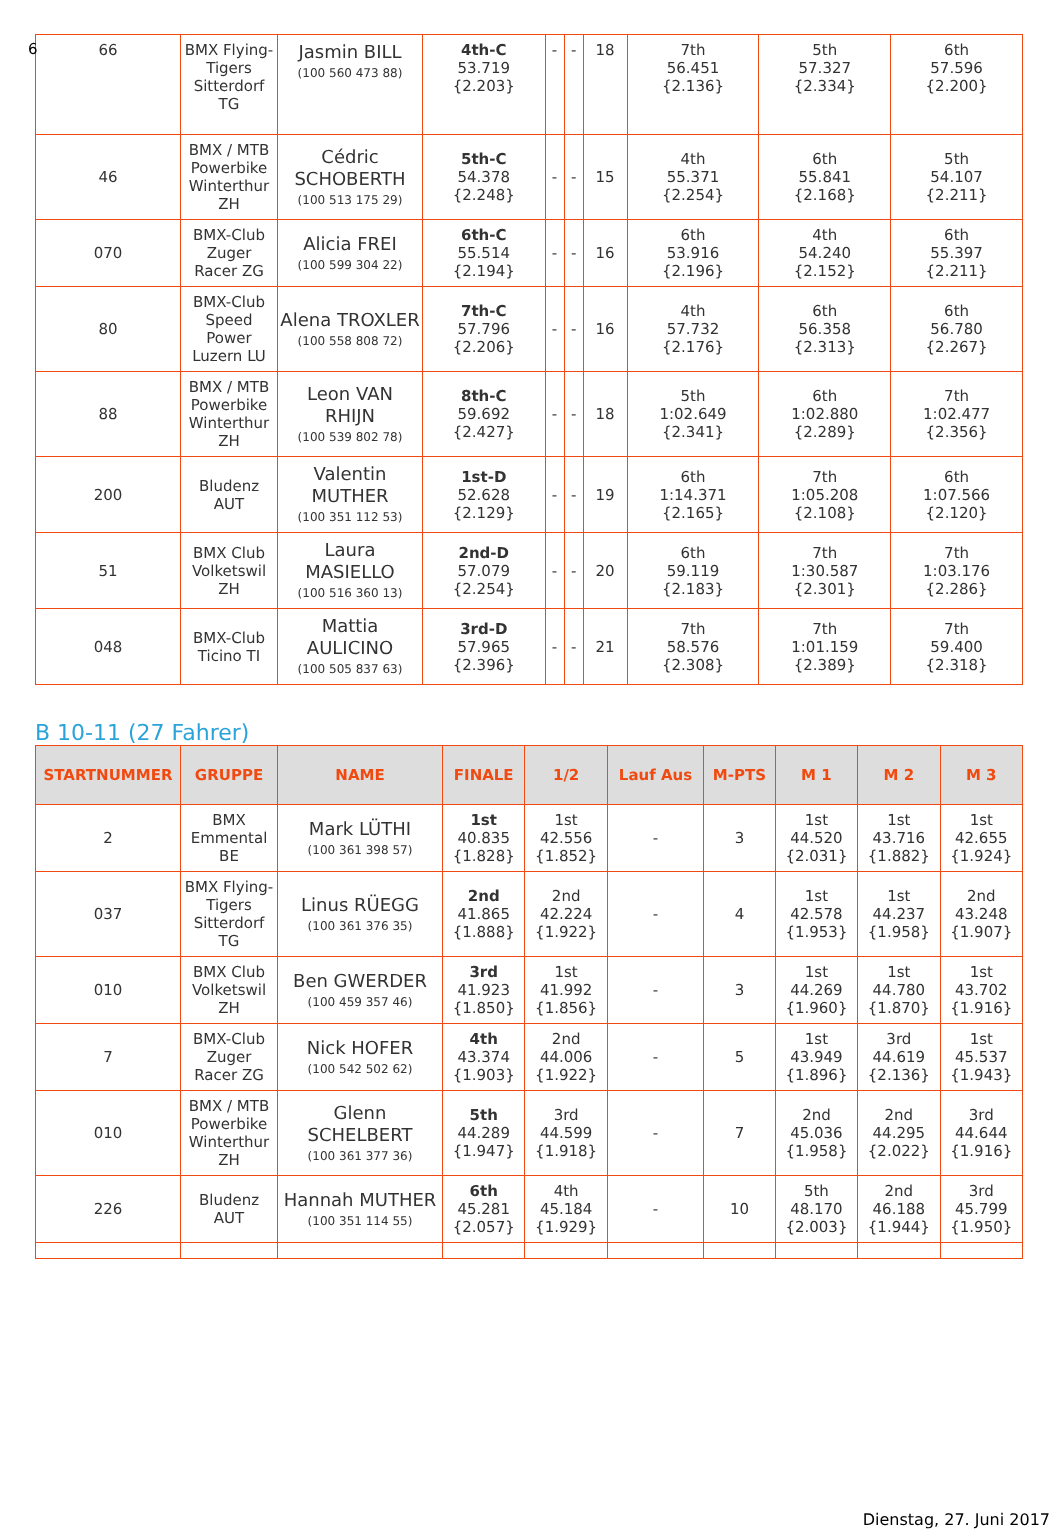6
| 66 | BMX Flying-Tigers Sitterdorf TG | Jasmin BILL (100 560 473 88) | 4th-C 53.719 {2.203} | - | - | 18 | 7th 56.451 {2.136} | 5th 57.327 {2.334} | 6th 57.596 {2.200} |
| 46 | BMX / MTB Powerbike Winterthur ZH | Cédric SCHOBERTH (100 513 175 29) | 5th-C 54.378 {2.248} | - | - | 15 | 4th 55.371 {2.254} | 6th 55.841 {2.168} | 5th 54.107 {2.211} |
| 070 | BMX-Club Zuger Racer ZG | Alicia FREI (100 599 304 22) | 6th-C 55.514 {2.194} | - | - | 16 | 6th 53.916 {2.196} | 4th 54.240 {2.152} | 6th 55.397 {2.211} |
| 80 | BMX-Club Speed Power Luzern LU | Alena TROXLER (100 558 808 72) | 7th-C 57.796 {2.206} | - | - | 16 | 4th 57.732 {2.176} | 6th 56.358 {2.313} | 6th 56.780 {2.267} |
| 88 | BMX / MTB Powerbike Winterthur ZH | Leon VAN RHIJN (100 539 802 78) | 8th-C 59.692 {2.427} | - | - | 18 | 5th 1:02.649 {2.341} | 6th 1:02.880 {2.289} | 7th 1:02.477 {2.356} |
| 200 | Bludenz AUT | Valentin MUTHER (100 351 112 53) | 1st-D 52.628 {2.129} | - | - | 19 | 6th 1:14.371 {2.165} | 7th 1:05.208 {2.108} | 6th 1:07.566 {2.120} |
| 51 | BMX Club Volketswil ZH | Laura MASIELLO (100 516 360 13) | 2nd-D 57.079 {2.254} | - | - | 20 | 6th 59.119 {2.183} | 7th 1:30.587 {2.301} | 7th 1:03.176 {2.286} |
| 048 | BMX-Club Ticino TI | Mattia AULICINO (100 505 837 63) | 3rd-D 57.965 {2.396} | - | - | 21 | 7th 58.576 {2.308} | 7th 1:01.159 {2.389} | 7th 59.400 {2.318} |
B 10-11 (27 Fahrer)
| STARTNUMMER | GRUPPE | NAME | FINALE | 1/2 | Lauf Aus | M-PTS | M 1 | M 2 | M 3 |
| --- | --- | --- | --- | --- | --- | --- | --- | --- | --- |
| 2 | BMX Emmental BE | Mark LÜTHI (100 361 398 57) | 1st 40.835 {1.828} | 1st 42.556 {1.852} | - | 3 | 1st 44.520 {2.031} | 1st 43.716 {1.882} | 1st 42.655 {1.924} |
| 037 | BMX Flying-Tigers Sitterdorf TG | Linus RÜEGG (100 361 376 35) | 2nd 41.865 {1.888} | 2nd 42.224 {1.922} | - | 4 | 1st 42.578 {1.953} | 1st 44.237 {1.958} | 2nd 43.248 {1.907} |
| 010 | BMX Club Volketswil ZH | Ben GWERDER (100 459 357 46) | 3rd 41.923 {1.850} | 1st 41.992 {1.856} | - | 3 | 1st 44.269 {1.960} | 1st 44.780 {1.870} | 1st 43.702 {1.916} |
| 7 | BMX-Club Zuger Racer ZG | Nick HOFER (100 542 502 62) | 4th 43.374 {1.903} | 2nd 44.006 {1.922} | - | 5 | 1st 43.949 {1.896} | 3rd 44.619 {2.136} | 1st 45.537 {1.943} |
| 010 | BMX / MTB Powerbike Winterthur ZH | Glenn SCHELBERT (100 361 377 36) | 5th 44.289 {1.947} | 3rd 44.599 {1.918} | - | 7 | 2nd 45.036 {1.958} | 2nd 44.295 {2.022} | 3rd 44.644 {1.916} |
| 226 | Bludenz AUT | Hannah MUTHER (100 351 114 55) | 6th 45.281 {2.057} | 4th 45.184 {1.929} | - | 10 | 5th 48.170 {2.003} | 2nd 46.188 {1.944} | 3rd 45.799 {1.950} |
Dienstag, 27. Juni 2017